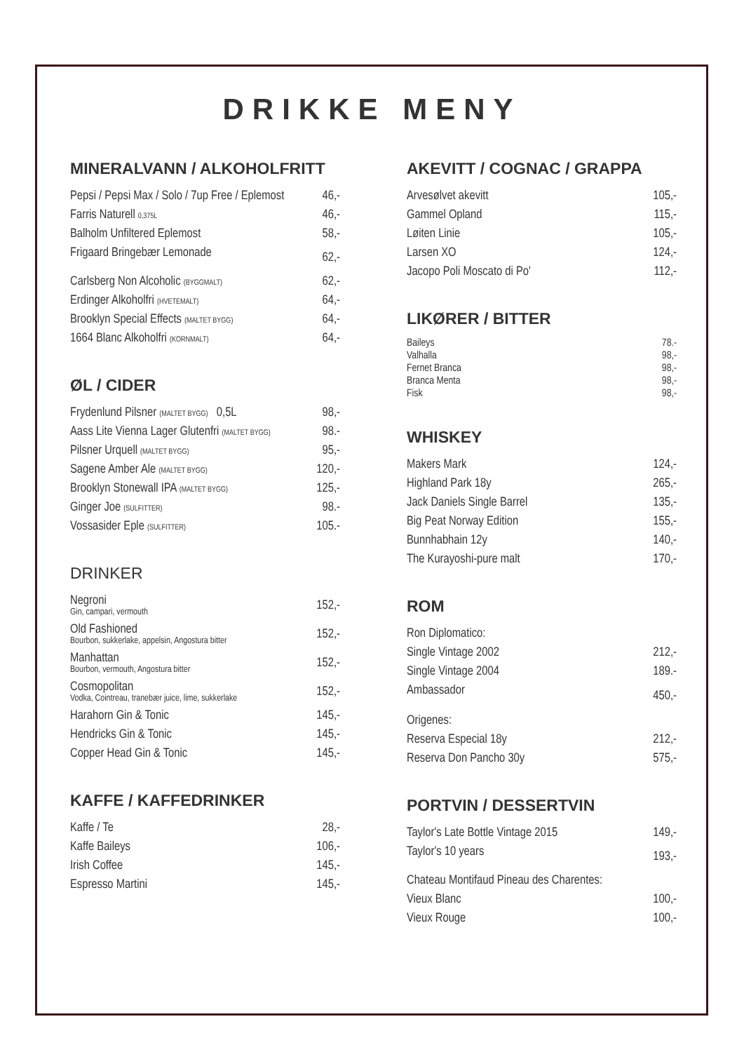DRIKKE MENY
MINERALVANN / ALKOHOLFRITT
| Pepsi / Pepsi Max / Solo / 7up Free / Eplemost | 46,- |
| Farris Naturell 0,375L | 46,- |
| Balholm Unfiltered Eplemost | 58,- |
| Frigaard Bringebær Lemonade | 62,- |
| Carlsberg Non Alcoholic (BYGGMALT) | 62,- |
| Erdinger Alkoholfri (HVETEMALT) | 64,- |
| Brooklyn Special Effects (MALTET BYGG) | 64,- |
| 1664 Blanc Alkoholfri (KORNMALT) | 64,- |
ØL / CIDER
| Frydenlund Pilsner (MALTET BYGG) 0,5L | 98,- |
| Aass Lite Vienna Lager Glutenfri (MALTET BYGG) | 98.- |
| Pilsner Urquell (MALTET BYGG) | 95,- |
| Sagene Amber Ale (MALTET BYGG) | 120,- |
| Brooklyn Stonewall IPA (MALTET BYGG) | 125,- |
| Ginger Joe (SULFITTER) | 98.- |
| Vossasider Eple (SULFITTER) | 105.- |
DRINKER
| Negroni Gin, campari, vermouth | 152,- |
| Old Fashioned Bourbon, sukkerlake, appelsin, Angostura bitter | 152,- |
| Manhattan Bourbon, vermouth, Angostura bitter | 152,- |
| Cosmopolitan Vodka, Cointreau, tranebær juice, lime, sukkerlake | 152,- |
| Harahorn Gin & Tonic | 145,- |
| Hendricks Gin & Tonic | 145,- |
| Copper Head Gin & Tonic | 145,- |
KAFFE / KAFFEDRINKER
| Kaffe / Te | 28,- |
| Kaffe Baileys | 106,- |
| Irish Coffee | 145,- |
| Espresso Martini | 145,- |
AKEVITT / COGNAC / GRAPPA
| Arvesølvet akevitt | 105,- |
| Gammel Opland | 115,- |
| Løiten Linie | 105,- |
| Larsen XO | 124,- |
| Jacopo Poli Moscato di Po' | 112,- |
LIKØRER / BITTER
| Baileys | 78.- |
| Valhalla | 98,- |
| Fernet Branca | 98,- |
| Branca Menta | 98,- |
| Fisk | 98,- |
WHISKEY
| Makers Mark | 124,- |
| Highland Park 18y | 265,- |
| Jack Daniels Single Barrel | 135,- |
| Big Peat Norway Edition | 155,- |
| Bunnhabhain 12y | 140,- |
| The Kurayoshi-pure malt | 170,- |
ROM
| Ron Diplomatico: | |
| Single Vintage 2002 | 212,- |
| Single Vintage 2004 | 189.- |
| Ambassador | 450,- |
| Origenes: | |
| Reserva Especial 18y | 212,- |
| Reserva Don Pancho 30y | 575,- |
PORTVIN / DESSERTVIN
| Taylor's Late Bottle Vintage 2015 | 149,- |
| Taylor's 10 years | 193,- |
| Chateau Montifaud Pineau des Charentes: | |
| Vieux Blanc | 100,- |
| Vieux Rouge | 100,- |